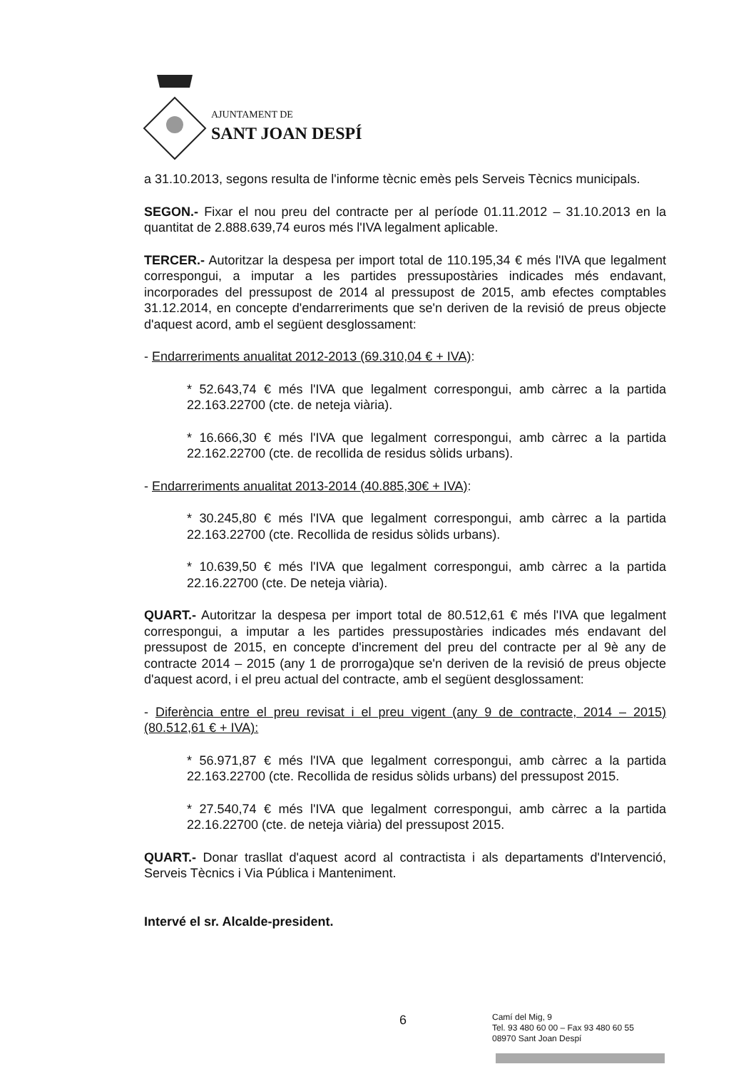AJUNTAMENT DE
SANT JOAN DESPÍ
a 31.10.2013, segons resulta de l'informe tècnic emès pels Serveis Tècnics municipals.
SEGON.- Fixar el nou preu del contracte per al període 01.11.2012 – 31.10.2013 en la quantitat de 2.888.639,74 euros més l'IVA legalment aplicable.
TERCER.- Autoritzar la despesa per import total de 110.195,34 € més l'IVA que legalment correspongui, a imputar a les partides pressupostàries indicades més endavant, incorporades del pressupost de 2014 al pressupost de 2015, amb efectes comptables 31.12.2014, en concepte d'endarreriments que se'n deriven de la revisió de preus objecte d'aquest acord, amb el següent desglossament:
- Endarreriments anualitat 2012-2013 (69.310,04 € + IVA):
* 52.643,74 € més l'IVA que legalment correspongui, amb càrrec a la partida 22.163.22700 (cte. de neteja viària).
* 16.666,30 € més l'IVA que legalment correspongui, amb càrrec a la partida 22.162.22700 (cte. de recollida de residus sòlids urbans).
- Endarreriments anualitat 2013-2014 (40.885,30€ + IVA):
* 30.245,80 € més l'IVA que legalment correspongui, amb càrrec a la partida 22.163.22700 (cte. Recollida de residus sòlids urbans).
* 10.639,50 € més l'IVA que legalment correspongui, amb càrrec a la partida 22.16.22700 (cte. De neteja viària).
QUART.- Autoritzar la despesa per import total de 80.512,61 € més l'IVA que legalment correspongui, a imputar a les partides pressupostàries indicades més endavant del pressupost de 2015, en concepte d'increment del preu del contracte per al 9è any de contracte 2014 – 2015 (any 1 de prorroga)que se'n deriven de la revisió de preus objecte d'aquest acord, i el preu actual del contracte, amb el següent desglossament:
- Diferència entre el preu revisat i el preu vigent (any 9 de contracte, 2014 – 2015)(80.512,61 € + IVA):
* 56.971,87 € més l'IVA que legalment correspongui, amb càrrec a la partida 22.163.22700 (cte. Recollida de residus sòlids urbans) del pressupost 2015.
* 27.540,74 € més l'IVA que legalment correspongui, amb càrrec a la partida 22.16.22700 (cte. de neteja viària) del pressupost 2015.
QUART.- Donar trasllat d'aquest acord al contractista i als departaments d'Intervenció, Serveis Tècnics i Via Pública i Manteniment.
Intervé el sr. Alcalde-president.
6
Camí del Mig, 9
Tel. 93 480 60 00 – Fax 93 480 60 55
08970 Sant Joan Despí